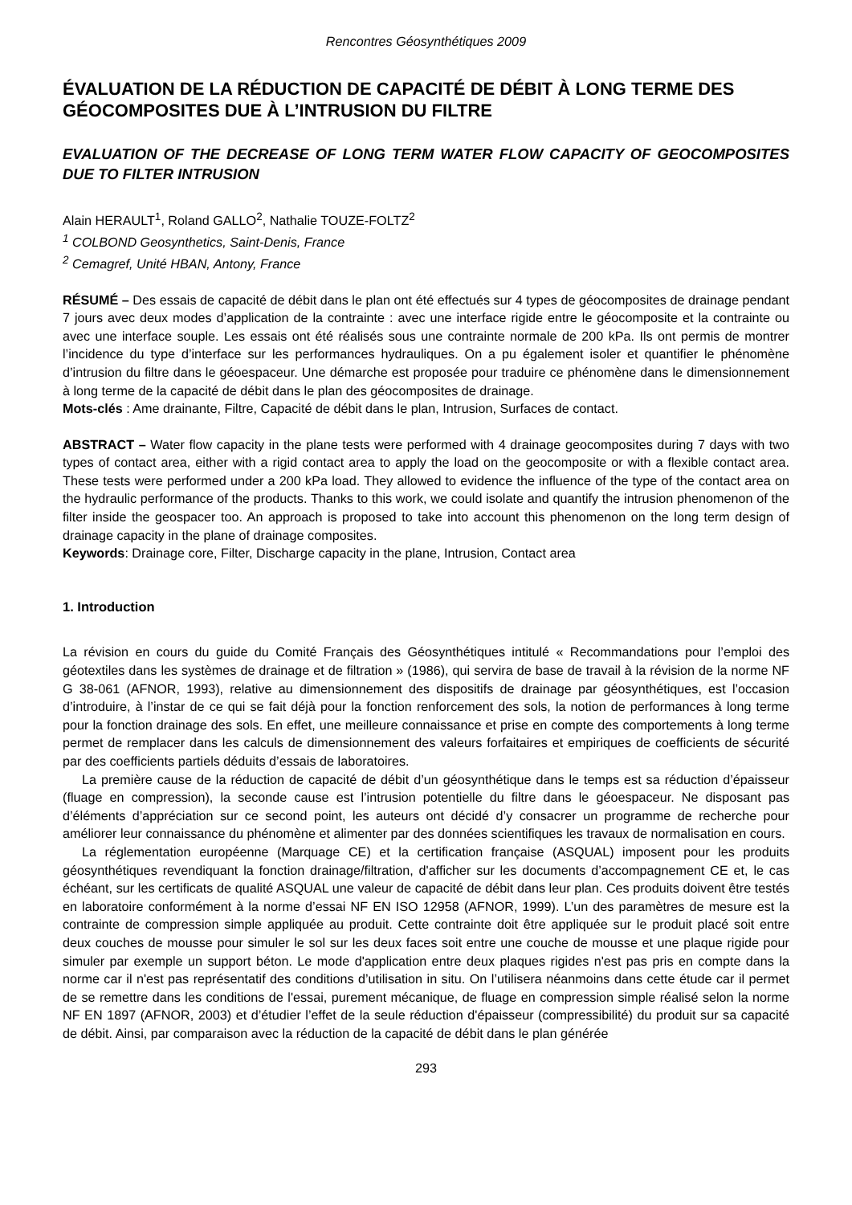Rencontres Géosynthétiques 2009
ÉVALUATION DE LA RÉDUCTION DE CAPACITÉ DE DÉBIT À LONG TERME DES GÉOCOMPOSITES DUE À L’INTRUSION DU FILTRE
EVALUATION OF THE DECREASE OF LONG TERM WATER FLOW CAPACITY OF GEOCOMPOSITES DUE TO FILTER INTRUSION
Alain HERAULT<sup>1</sup>, Roland GALLO<sup>2</sup>, Nathalie TOUZE-FOLTZ<sup>2</sup>
<sup>1</sup> COLBOND Geosynthetics, Saint-Denis, France
<sup>2</sup> Cemagref, Unité HBAN, Antony, France
RÉSUMÉ – Des essais de capacité de débit dans le plan ont été effectués sur 4 types de géocomposites de drainage pendant 7 jours avec deux modes d’application de la contrainte : avec une interface rigide entre le géocomposite et la contrainte ou avec une interface souple. Les essais ont été réalisés sous une contrainte normale de 200 kPa. Ils ont permis de montrer l’incidence du type d’interface sur les performances hydrauliques. On a pu également isoler et quantifier le phénomène d’intrusion du filtre dans le géoespaceur. Une démarche est proposée pour traduire ce phénomène dans le dimensionnement à long terme de la capacité de débit dans le plan des géocomposites de drainage.
Mots-clés : Ame drainante, Filtre, Capacité de débit dans le plan, Intrusion, Surfaces de contact.
ABSTRACT – Water flow capacity in the plane tests were performed with 4 drainage geocomposites during 7 days with two types of contact area, either with a rigid contact area to apply the load on the geocomposite or with a flexible contact area. These tests were performed under a 200 kPa load. They allowed to evidence the influence of the type of the contact area on the hydraulic performance of the products. Thanks to this work, we could isolate and quantify the intrusion phenomenon of the filter inside the geospacer too. An approach is proposed to take into account this phenomenon on the long term design of drainage capacity in the plane of drainage composites.
Keywords: Drainage core, Filter, Discharge capacity in the plane, Intrusion, Contact area
1. Introduction
La révision en cours du guide du Comité Français des Géosynthétiques intitulé « Recommandations pour l’emploi des géotextiles dans les systèmes de drainage et de filtration » (1986), qui servira de base de travail à la révision de la norme NF G 38-061 (AFNOR, 1993), relative au dimensionnement des dispositifs de drainage par géosynthétiques, est l’occasion d’introduire, à l’instar de ce qui se fait déjà pour la fonction renforcement des sols, la notion de performances à long terme pour la fonction drainage des sols. En effet, une meilleure connaissance et prise en compte des comportements à long terme permet de remplacer dans les calculs de dimensionnement des valeurs forfaitaires et empiriques de coefficients de sécurité par des coefficients partiels déduits d’essais de laboratoires.
La première cause de la réduction de capacité de débit d’un géosynthétique dans le temps est sa réduction d’épaisseur (fluage en compression), la seconde cause est l’intrusion potentielle du filtre dans le géoespaceur. Ne disposant pas d’éléments d’appréciation sur ce second point, les auteurs ont décidé d’y consacrer un programme de recherche pour améliorer leur connaissance du phénomène et alimenter par des données scientifiques les travaux de normalisation en cours.
La réglementation européenne (Marquage CE) et la certification française (ASQUAL) imposent pour les produits géosynthétiques revendiquant la fonction drainage/filtration, d'afficher sur les documents d’accompagnement CE et, le cas échéant, sur les certificats de qualité ASQUAL une valeur de capacité de débit dans leur plan. Ces produits doivent être testés en laboratoire conformément à la norme d’essai NF EN ISO 12958 (AFNOR, 1999). L’un des paramètres de mesure est la contrainte de compression simple appliquée au produit. Cette contrainte doit être appliquée sur le produit placé soit entre deux couches de mousse pour simuler le sol sur les deux faces soit entre une couche de mousse et une plaque rigide pour simuler par exemple un support béton. Le mode d'application entre deux plaques rigides n'est pas pris en compte dans la norme car il n'est pas représentatif des conditions d’utilisation in situ. On l’utilisera néanmoins dans cette étude car il permet de se remettre dans les conditions de l'essai, purement mécanique, de fluage en compression simple réalisé selon la norme NF EN 1897 (AFNOR, 2003) et d’étudier l’effet de la seule réduction d'épaisseur (compressibilité) du produit sur sa capacité de débit. Ainsi, par comparaison avec la réduction de la capacité de débit dans le plan générée
293